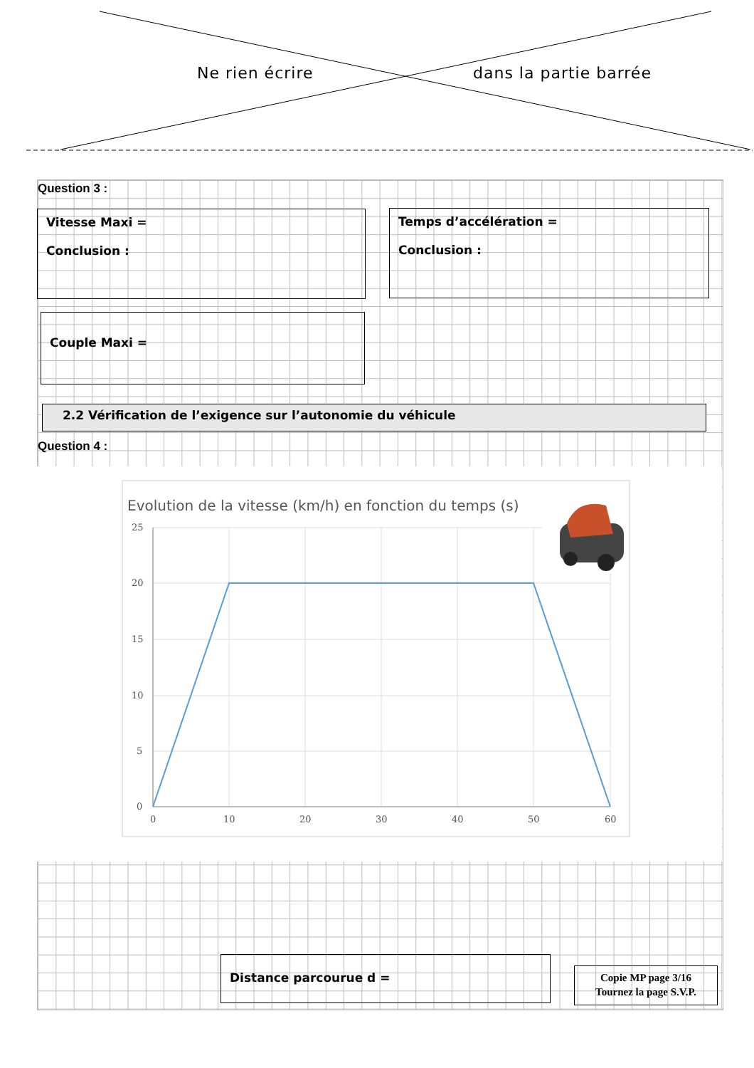Ne rien écrire dans la partie barrée
Question 3 :
Vitesse Maxi =
Conclusion :
Temps d’accélération =
Conclusion :
Couple Maxi =
2.2 Vérification de l’exigence sur l’autonomie du véhicule
Question 4 :
Evolution de la vitesse (km/h) en fonction du temps (s)
25
20
15
10
5
0
0
10
20
30
40
50
60
Distance parcourue d =
Copie MP page 3/16
Tournez la page S.V.P.